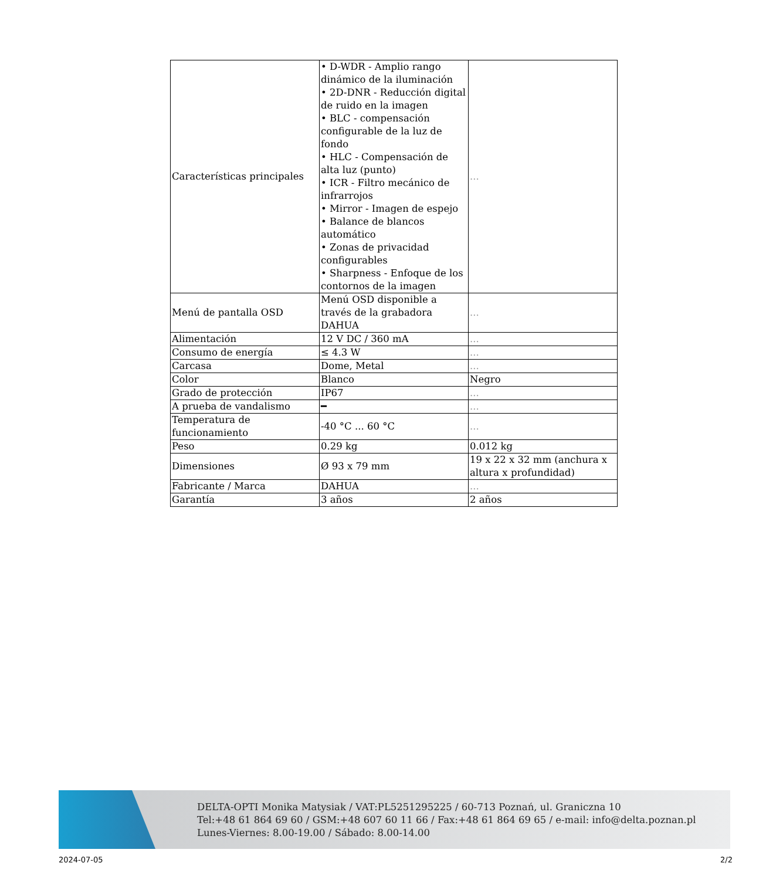| Características principales | • D-WDR - Amplio rango dinámico de la iluminación • 2D-DNR - Reducción digital de ruido en la imagen • BLC - compensación configurable de la luz de fondo • HLC - Compensación de alta luz (punto) • ICR - Filtro mecánico de infrarrojos • Mirror - Imagen de espejo • Balance de blancos automático • Zonas de privacidad configurables • Sharpness - Enfoque de los contornos de la imagen | ... |
| Menú de pantalla OSD | Menú OSD disponible a través de la grabadora DAHUA | ... |
| Alimentación | 12 V DC / 360 mA | ... |
| Consumo de energía | ≤ 4.3 W | ... |
| Carcasa | Dome, Metal | ... |
| Color | Blanco | Negro |
| Grado de protección | IP67 | ... |
| A prueba de vandalismo | ━ | ... |
| Temperatura de funcionamiento | -40 °C ... 60 °C | ... |
| Peso | 0.29 kg | 0.012 kg |
| Dimensiones | Ø 93 x 79 mm | 19 x 22 x 32 mm (anchura x altura x profundidad) |
| Fabricante / Marca | DAHUA | ... |
| Garantía | 3 años | 2 años |
DELTA-OPTI Monika Matysiak / VAT:PL5251295225 / 60-713 Poznań, ul. Graniczna 10
Tel:+48 61 864 69 60 / GSM:+48 607 60 11 66 / Fax:+48 61 864 69 65 / e-mail: info@delta.poznan.pl
Lunes-Viernes: 8.00-19.00 / Sábado: 8.00-14.00
2024-07-05 2/2